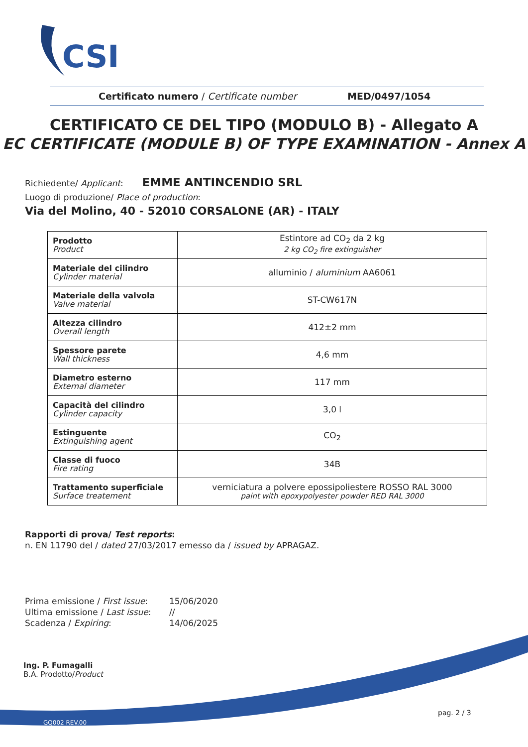CSI
Certificato numero / Certificate number MED/0497/1054
CERTIFICATO CE DEL TIPO (MODULO B) - Allegato A
EC CERTIFICATE (MODULE B) OF TYPE EXAMINATION - Annex A
Richiedente/ Applicant: EMME ANTINCENDIO SRL
Luogo di produzione/ Place of production:
Via del Molino, 40 - 52010 CORSALONE (AR) - ITALY
| Prodotto Product | Estintore ad CO<sub>2</sub> da 2 kg 2 kg CO<sub>2</sub> fire extinguisher |
| Materiale del cilindro Cylinder material | alluminio / aluminium AA6061 |
| Materiale della valvola Valve material | ST-CW617N |
| Altezza cilindro Overall length | 412±2 mm |
| Spessore parete Wall thickness | 4,6 mm |
| Diametro esterno External diameter | 117 mm |
| Capacità del cilindro Cylinder capacity | 3,0 l |
| Estinguente Extinguishing agent | CO<sub>2</sub> |
| Classe di fuoco Fire rating | 34B |
| Trattamento superficiale Surface treatement | verniciatura a polvere epossipoliestere ROSSO RAL 3000 paint with epoxypolyester powder RED RAL 3000 |
Rapporti di prova/ Test reports:
n. EN 11790 del / dated 27/03/2017 emesso da / issued by APRAGAZ.
| Prima emissione / First issue : | 15/06/2020 |
| Ultima emissione / Last issue : | // |
| Scadenza / Expiring : | 14/06/2025 |
Ing. P. Fumagalli
B.A. Prodotto/Product
pag. 2 / 3
GQ002 REV.00